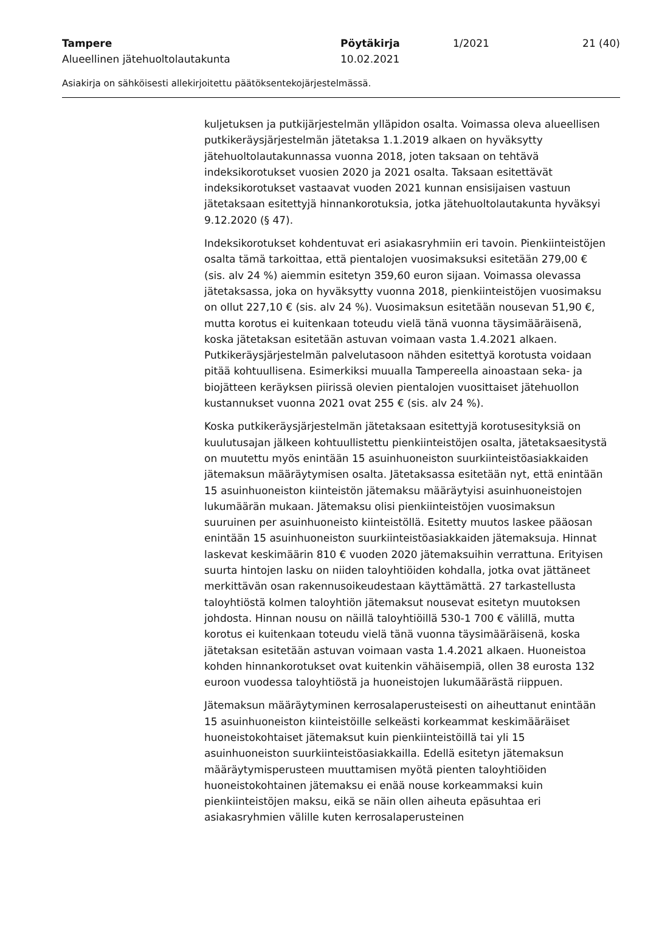Tampere Pöytäkirja 1/2021 21 (40)
Alueellinen jätehuoltolautakunta 10.02.2021
Asiakirja on sähköisesti allekirjoitettu päätöksentekojärjestelmässä.
kuljetuksen ja putkijärjestelmän ylläpidon osalta. Voimassa oleva alueellisen putkikeräysjärjestelmän jätetaksa 1.1.2019 alkaen on hyväksytty jätehuoltolautakunnassa vuonna 2018, joten taksaan on tehtävä indeksikorotukset vuosien 2020 ja 2021 osalta. Taksaan esitettävät indeksikorotukset vastaavat vuoden 2021 kunnan ensisijaisen vastuun jätetaksaan esitettyjä hinnankorotuksia, jotka jätehuoltolautakunta hyväksyi 9.12.2020 (§ 47).
Indeksikorotukset kohdentuvat eri asiakasryhmiin eri tavoin. Pienkiinteistöjen osalta tämä tarkoittaa, että pientalojen vuosimaksuksi esitetään 279,00 € (sis. alv 24 %) aiemmin esitetyn 359,60 euron sijaan. Voimassa olevassa jätetaksassa, joka on hyväksytty vuonna 2018, pienkiinteistöjen vuosimaksu on ollut 227,10 € (sis. alv 24 %). Vuosimaksun esitetään nousevan 51,90 €, mutta korotus ei kuitenkaan toteudu vielä tänä vuonna täysimääräisenä, koska jätetaksan esitetään astuvan voimaan vasta 1.4.2021 alkaen. Putkikeräysjärjestelmän palvelutasoon nähden esitettyä korotusta voidaan pitää kohtuullisena. Esimerkiksi muualla Tampereella ainoastaan seka- ja biojätteen keräyksen piirissä olevien pientalojen vuosittaiset jätehuollon kustannukset vuonna 2021 ovat 255 € (sis. alv 24 %).
Koska putkikeräysjärjestelmän jätetaksaan esitettyjä korotusesityksiä on kuulutusajan jälkeen kohtuullistettu pienkiinteistöjen osalta, jätetaksaesitystä on muutettu myös enintään 15 asuinhuoneiston suurkiinteistöasiakkaiden jätemaksun määräytymisen osalta. Jätetaksassa esitetään nyt, että enintään 15 asuinhuoneiston kiinteistön jätemaksu määräytyisi asuinhuoneistojen lukumäärän mukaan. Jätemaksu olisi pienkiinteistöjen vuosimaksun suuruinen per asuinhuoneisto kiinteistöllä. Esitetty muutos laskee pääosan enintään 15 asuinhuoneiston suurkiinteistöasiakkaiden jätemaksuja. Hinnat laskevat keskimäärin 810 € vuoden 2020 jätemaksuihin verrattuna. Erityisen suurta hintojen lasku on niiden taloyhtiöiden kohdalla, jotka ovat jättäneet merkittävän osan rakennusoikeudestaan käyttämättä. 27 tarkastellusta taloyhtiöstä kolmen taloyhtiön jätemaksut nousevat esitetyn muutoksen johdosta. Hinnan nousu on näillä taloyhtiöillä 530-1 700 € välillä, mutta korotus ei kuitenkaan toteudu vielä tänä vuonna täysimääräisenä, koska jätetaksan esitetään astuvan voimaan vasta 1.4.2021 alkaen. Huoneistoa kohden hinnankorotukset ovat kuitenkin vähäisempiä, ollen 38 eurosta 132 euroon vuodessa taloyhtiöstä ja huoneistojen lukumäärästä riippuen.
Jätemaksun määräytyminen kerrosalaperusteisesti on aiheuttanut enintään 15 asuinhuoneiston kiinteistöille selkeästi korkeammat keskimääräiset huoneistokohtaiset jätemaksut kuin pienkiinteistöillä tai yli 15 asuinhuoneiston suurkiinteistöasiakkailla. Edellä esitetyn jätemaksun määräytymisperusteen muuttamisen myötä pienten taloyhtiöiden huoneistokohtainen jätemaksu ei enää nouse korkeammaksi kuin pienkiinteistöjen maksu, eikä se näin ollen aiheuta epäsuhtaa eri asiakasryhmien välille kuten kerrosalaperusteinen